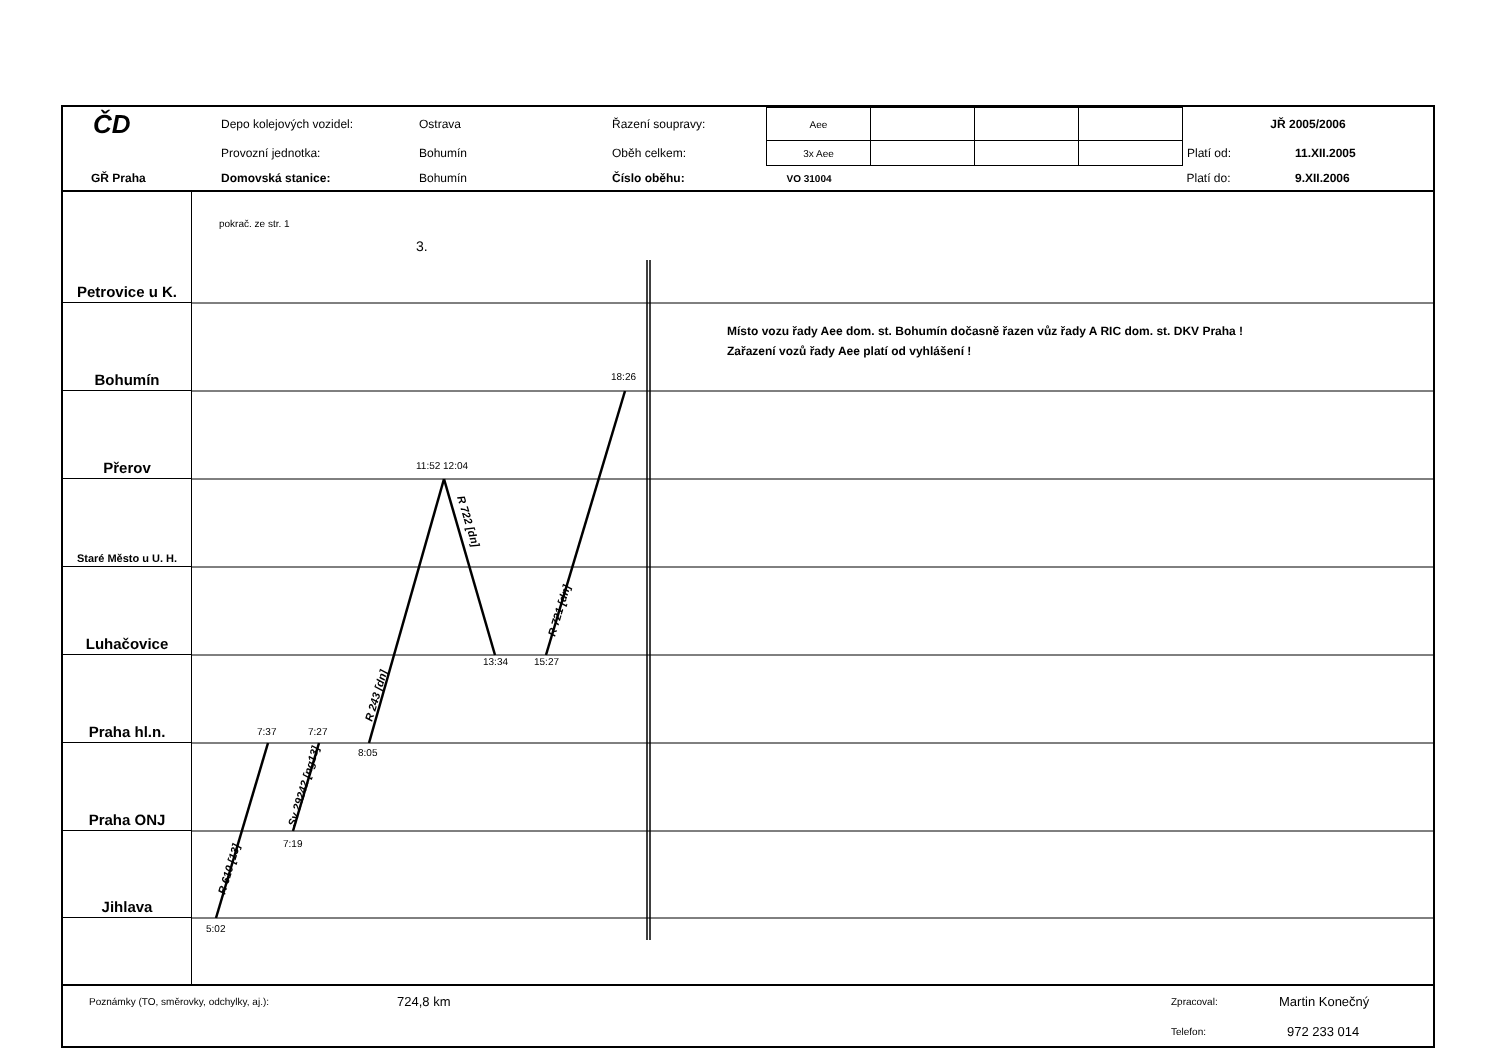| ČD | Depo kolejových vozidel: | Ostrava | Řazení soupravy: | Aee | | | | JŘ 2005/2006 | |
| | Provozní jednotka: | Bohumín | Oběh celkem: | 3x Aee | | | | Platí od: | 11.XII.2005 |
| GŘ Praha | Domovská stanice: | Bohumín | Číslo oběhu: | VO 31004 | | | | Platí do: | 9.XII.2006 |
Petrovice u K.
Bohumín
Přerov
Staré Město u U. H.
Luhačovice
Praha hl.n.
Praha ONJ
Jihlava
pokrač. ze str. 1
3.
18:26
11:52 12:04
13:34
15:27
7:37
7:27
8:05
7:19
5:02
R 610 [13]
Sv 29242 [ng13]
R 243 [dn]
R 722 [dn]
R 721 [dn]
Místo vozu řady Aee dom. st. Bohumín dočasně řazen vůz řady A RIC dom. st. DKV Praha !
Zařazení vozů řady Aee platí od vyhlášení !
| Poznámky (TO, směrovky, odchylky, aj.): | 724,8 km | Zpracoval: | Martin Konečný |
| | | Telefon: | 972 233 014 |